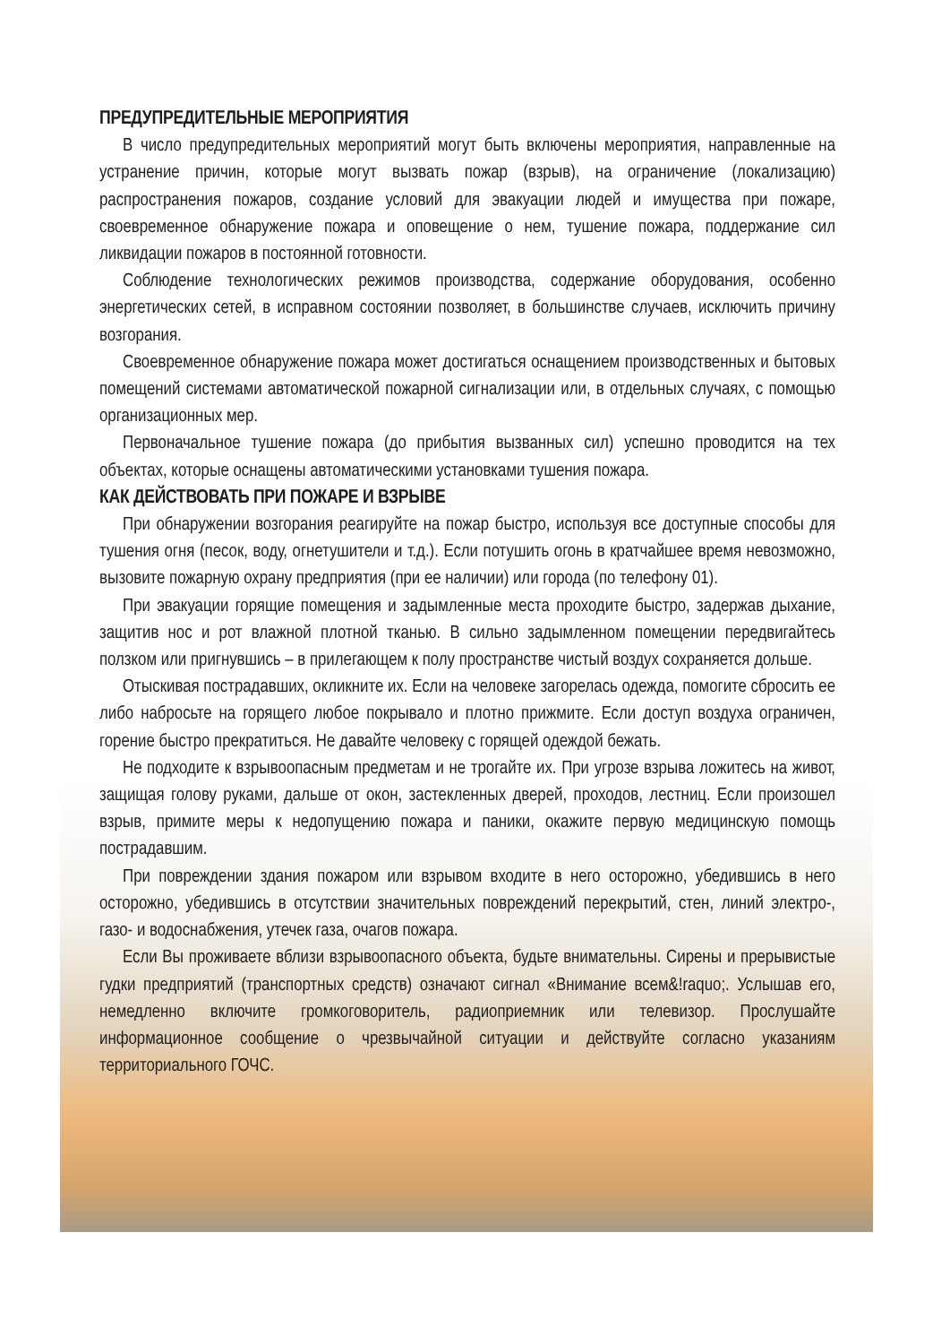ПРЕДУПРЕДИТЕЛЬНЫЕ МЕРОПРИЯТИЯ
В число предупредительных мероприятий могут быть включены мероприятия, направленные на устранение причин, которые могут вызвать пожар (взрыв), на ограничение (локализацию) распространения пожаров, создание условий для эвакуации людей и имущества при пожаре, своевременное обнаружение пожара и оповещение о нем, тушение пожара, поддержание сил ликвидации пожаров в постоянной готовности.
Соблюдение технологических режимов производства, содержание оборудования, особенно энергетических сетей, в исправном состоянии позволяет, в большинстве случаев, исключить причину возгорания.
Своевременное обнаружение пожара может достигаться оснащением производственных и бытовых помещений системами автоматической пожарной сигнализации или, в отдельных случаях, с помощью организационных мер.
Первоначальное тушение пожара (до прибытия вызванных сил) успешно проводится на тех объектах, которые оснащены автоматическими установками тушения пожара.
КАК ДЕЙСТВОВАТЬ ПРИ ПОЖАРЕ И ВЗРЫВЕ
При обнаружении возгорания реагируйте на пожар быстро, используя все доступные способы для тушения огня (песок, воду, огнетушители и т.д.). Если потушить огонь в кратчайшее время невозможно, вызовите пожарную охрану предприятия (при ее наличии) или города (по телефону 01).
При эвакуации горящие помещения и задымленные места проходите быстро, задержав дыхание, защитив нос и рот влажной плотной тканью. В сильно задымленном помещении передвигайтесь ползком или пригнувшись – в прилегающем к полу пространстве чистый воздух сохраняется дольше.
Отыскивая пострадавших, окликните их. Если на человеке загорелась одежда, помогите сбросить ее либо набросьте на горящего любое покрывало и плотно прижмите. Если доступ воздуха ограничен, горение быстро прекратиться. Не давайте человеку с горящей одеждой бежать.
Не подходите к взрывоопасным предметам и не трогайте их. При угрозе взрыва ложитесь на живот, защищая голову руками, дальше от окон, застекленных дверей, проходов, лестниц. Если произошел взрыв, примите меры к недопущению пожара и паники, окажите первую медицинскую помощь пострадавшим.
При повреждении здания пожаром или взрывом входите в него осторожно, убедившись в него осторожно, убедившись в отсутствии значительных повреждений перекрытий, стен, линий электро-, газо- и водоснабжения, утечек газа, очагов пожара.
Если Вы проживаете вблизи взрывоопасного объекта, будьте внимательны. Сирены и прерывистые гудки предприятий (транспортных средств) означают сигнал «Внимание всем&!raquo;. Услышав его, немедленно включите громкоговоритель, радиоприемник или телевизор. Прослушайте информационное сообщение о чрезвычайной ситуации и действуйте согласно указаниям территориального ГОЧС.